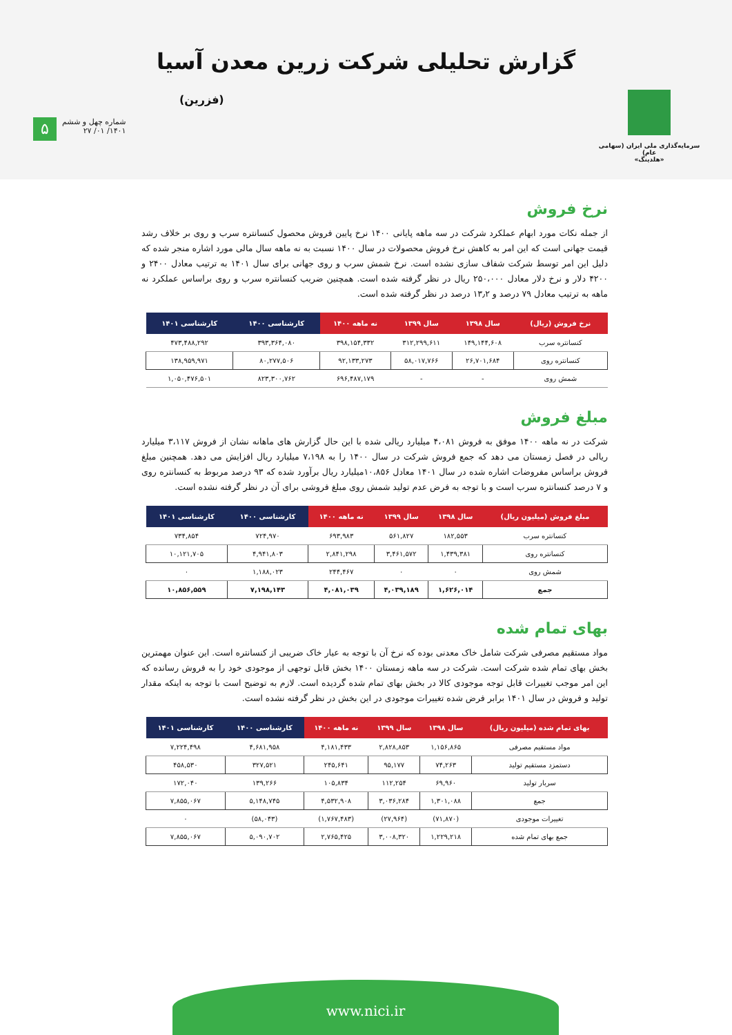سرمایه‌گذاری ملی ایران (سهامی عام)
«هلدینگ»
گزارش تحلیلی شرکت زرین معدن آسیا
(فزرین)
شماره چهل و ششم
۱۴۰۱/ ۰۱/ ۲۷
۵
نرخ فروش
از جمله نکات مورد ابهام عملکرد شرکت در سه ماهه پایانی ۱۴۰۰ نرخ پایین فروش محصول کنسانتره سرب و روی بر خلاف رشد قیمت جهانی است که این امر به کاهش نرخ فروش محصولات در سال ۱۴۰۰ نسبت به نه ماهه سال مالی مورد اشاره منجر شده که دلیل این امر توسط شرکت شفاف سازی نشده است. نرخ شمش سرب و روی جهانی برای سال ۱۴۰۱ به ترتیب معادل ۲۴۰۰ و ۴۲۰۰ دلار و نرخ دلار معادل ۲۵۰،۰۰۰ ریال در نظر گرفته شده است. همچنین ضریب کنسانتره سرب و روی براساس عملکرد نه ماهه به ترتیب معادل ۷۹ درصد و ۱۳٫۲ درصد در نظر گرفته شده است.
| نرخ فروش (ریال) | سال ۱۳۹۸ | سال ۱۳۹۹ | نه ماهه ۱۴۰۰ | کارشناسی ۱۴۰۰ | کارشناسی ۱۴۰۱ |
| --- | --- | --- | --- | --- | --- |
| کنسانتره سرب | ۱۴۹,۱۴۴,۶۰۸ | ۳۱۲,۲۹۹,۶۱۱ | ۳۹۸,۱۵۴,۳۳۲ | ۳۹۳,۳۶۴,۰۸۰ | ۴۷۳,۴۸۸,۲۹۲ |
| کنسانتره روی | ۲۶,۷۰۱,۶۸۴ | ۵۸,۰۱۷,۷۶۶ | ۹۲,۱۳۳,۲۷۳ | ۸۰,۲۷۷,۵۰۶ | ۱۳۸,۹۵۹,۹۷۱ |
| شمش روی | - | - | ۶۹۶,۴۸۷,۱۷۹ | ۸۲۳,۳۰۰,۷۶۲ | ۱,۰۵۰,۴۷۶,۵۰۱ |
مبلغ فروش
شرکت در نه ماهه ۱۴۰۰ موفق به فروش ۴،۰۸۱ میلیارد ریالی شده با این حال گزارش های ماهانه نشان از فروش ۳،۱۱۷ میلیارد ریالی در فصل زمستان می دهد که جمع فروش شرکت در سال ۱۴۰۰ را به ۷،۱۹۸ میلیارد ریال افزایش می دهد. همچنین مبلغ فروش براساس مفروضات اشاره شده در سال ۱۴۰۱ معادل ۱۰،۸۵۶میلیارد ریال برآورد شده که ۹۳ درصد مربوط به کنسانتره روی و ۷ درصد کنسانتره سرب است و با توجه به فرض عدم تولید شمش روی مبلغ فروشی برای آن در نظر گرفته نشده است.
| مبلغ فروش (میلیون ریال) | سال ۱۳۹۸ | سال ۱۳۹۹ | نه ماهه ۱۴۰۰ | کارشناسی ۱۴۰۰ | کارشناسی ۱۴۰۱ |
| --- | --- | --- | --- | --- | --- |
| کنسانتره سرب | ۱۸۲,۵۵۳ | ۵۶۱,۸۲۷ | ۶۹۳,۹۸۳ | ۷۲۴,۹۷۰ | ۷۳۴,۸۵۴ |
| کنسانتره روی | ۱,۴۳۹,۳۸۱ | ۳,۴۶۱,۵۷۲ | ۲,۸۴۱,۲۹۸ | ۴,۹۴۱,۸۰۳ | ۱۰,۱۲۱,۷۰۵ |
| شمش روی | ۰ | ۰ | ۲۴۴,۴۶۷ | ۱,۱۸۸,۰۲۳ | ۰ |
| جمع | ۱,۶۲۶,۰۱۴ | ۴,۰۳۹,۱۸۹ | ۴,۰۸۱,۰۳۹ | ۷,۱۹۸,۱۴۳ | ۱۰,۸۵۶,۵۵۹ |
بهای تمام شده
مواد مستقیم مصرفی شرکت شامل خاک معدنی بوده که نرخ آن با توجه به عیار خاک ضریبی از کنسانتره است. این عنوان مهمترین بخش بهای تمام شده شرکت است. شرکت در سه ماهه زمستان ۱۴۰۰ بخش قابل توجهی از موجودی خود را به فروش رسانده که این امر موجب تغییرات قابل توجه موجودی کالا در بخش بهای تمام شده گردیده است. لازم به توضیح است با توجه به اینکه مقدار تولید و فروش در سال ۱۴۰۱ برابر فرض شده تغییرات موجودی در این بخش در نظر گرفته نشده است.
| بهای تمام شده (میلیون ریال) | سال ۱۳۹۸ | سال ۱۳۹۹ | نه ماهه ۱۴۰۰ | کارشناسی ۱۴۰۰ | کارشناسی ۱۴۰۱ |
| --- | --- | --- | --- | --- | --- |
| مواد مستقیم مصرفی | ۱,۱۵۶,۸۶۵ | ۲,۸۲۸,۸۵۳ | ۴,۱۸۱,۴۳۳ | ۴,۶۸۱,۹۵۸ | ۷,۲۲۴,۴۹۸ |
| دستمزد مستقیم تولید | ۷۴,۲۶۳ | ۹۵,۱۷۷ | ۲۴۵,۶۴۱ | ۳۲۷,۵۲۱ | ۴۵۸,۵۳۰ |
| سربار تولید | ۶۹,۹۶۰ | ۱۱۲,۲۵۴ | ۱۰۵,۸۳۴ | ۱۳۹,۲۶۶ | ۱۷۲,۰۴۰ |
| جمع | ۱,۳۰۱,۰۸۸ | ۳,۰۳۶,۲۸۴ | ۴,۵۳۲,۹۰۸ | ۵,۱۴۸,۷۴۵ | ۷,۸۵۵,۰۶۷ |
| تغییرات موجودی | (۷۱,۸۷۰) | (۲۷,۹۶۴) | (۱,۷۶۷,۴۸۳) | (۵۸,۰۴۳) | ۰ |
| جمع بهای تمام شده | ۱,۲۲۹,۲۱۸ | ۳,۰۰۸,۳۲۰ | ۲,۷۶۵,۴۲۵ | ۵,۰۹۰,۷۰۲ | ۷,۸۵۵,۰۶۷ |
www.nici.ir